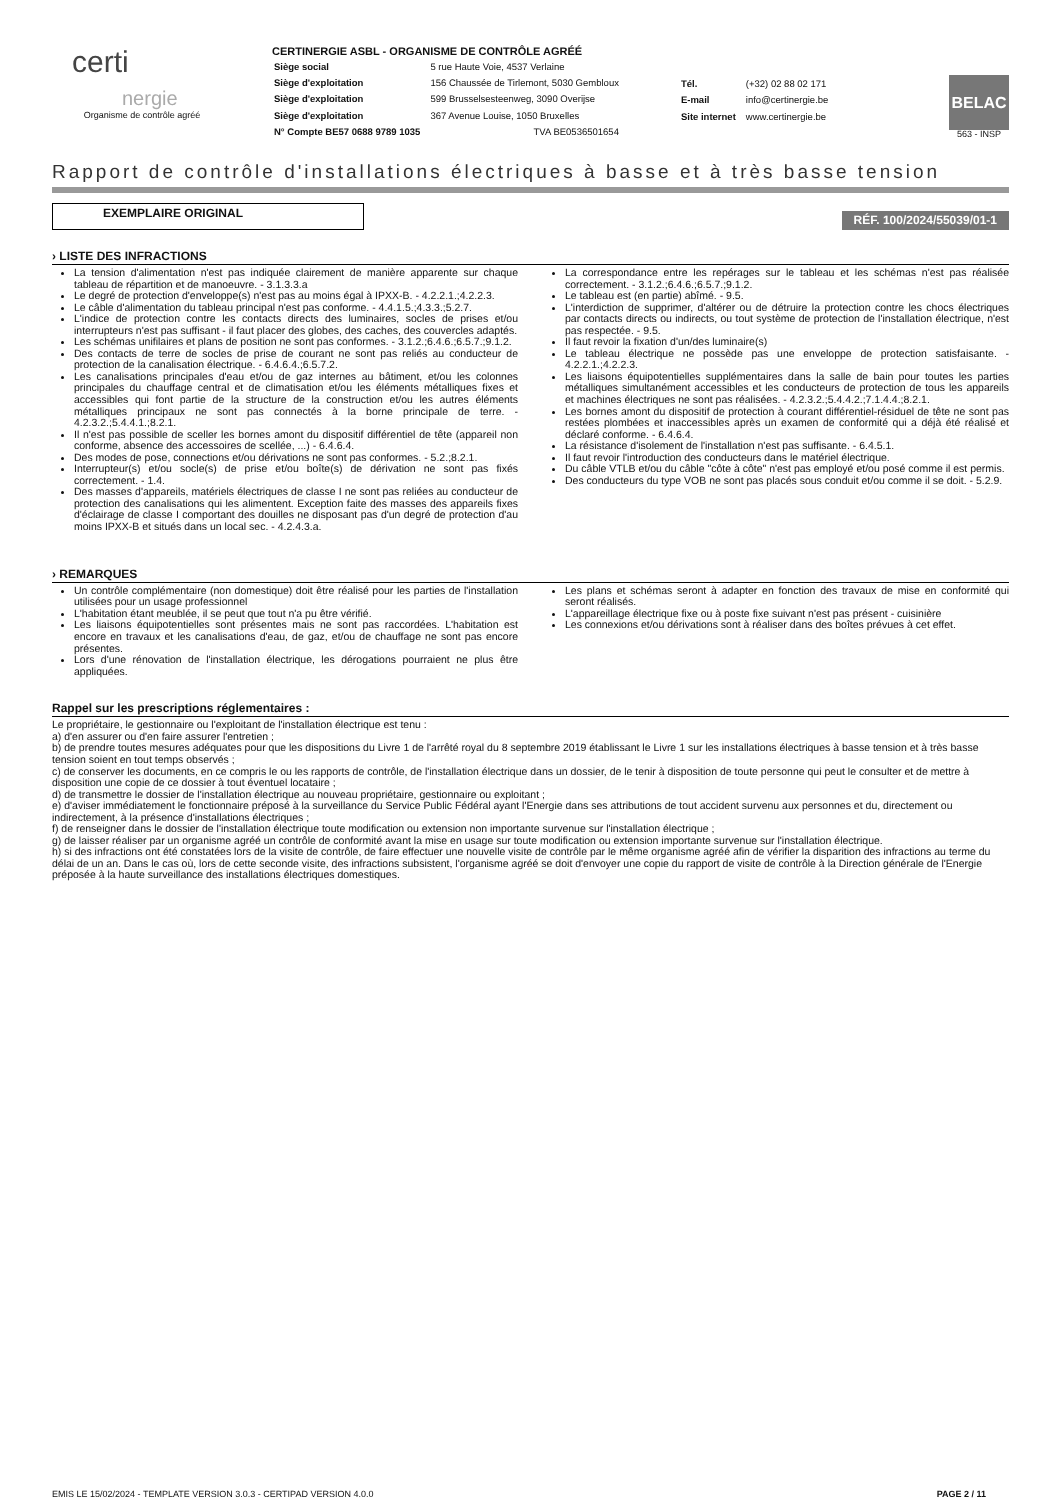certi
nergie
Organisme de contrôle agréé
CERTINERGIE ASBL - ORGANISME DE CONTRÔLE AGRÉÉ
| Siège social | 5 rue Haute Voie, 4537 Verlaine |
| Siège d'exploitation | 156 Chaussée de Tirlemont, 5030 Gembloux |
| Siège d'exploitation | 599 Brusselsesteenweg, 3090 Overijse |
| Siège d'exploitation | 367 Avenue Louise, 1050 Bruxelles |
| N° Compte BE57 0688 9789 1035 | TVA BE0536501654 |
| Tél. | (+32) 02 88 02 171 |
| E-mail | info@certinergie.be |
| Site internet | www.certinergie.be |
BELAC
563 - INSP
Rapport de contrôle d'installations électriques à basse et à très basse tension
EXEMPLAIRE ORIGINAL
RÉF. 100/2024/55039/01-1
› LISTE DES INFRACTIONS
La tension d'alimentation n'est pas indiquée clairement de manière apparente sur chaque tableau de répartition et de manoeuvre. - 3.1.3.3.a
Le degré de protection d'enveloppe(s) n'est pas au moins égal à IPXX-B. - 4.2.2.1.;4.2.2.3.
Le câble d'alimentation du tableau principal n'est pas conforme. - 4.4.1.5.;4.3.3.;5.2.7.
L'indice de protection contre les contacts directs des luminaires, socles de prises et/ou interrupteurs n'est pas suffisant - il faut placer des globes, des caches, des couvercles adaptés.
Les schémas unifilaires et plans de position ne sont pas conformes. - 3.1.2.;6.4.6.;6.5.7.;9.1.2.
Des contacts de terre de socles de prise de courant ne sont pas reliés au conducteur de protection de la canalisation électrique. - 6.4.6.4.;6.5.7.2.
Les canalisations principales d'eau et/ou de gaz internes au bâtiment, et/ou les colonnes principales du chauffage central et de climatisation et/ou les éléments métalliques fixes et accessibles qui font partie de la structure de la construction et/ou les autres éléments métalliques principaux ne sont pas connectés à la borne principale de terre. - 4.2.3.2.;5.4.4.1.;8.2.1.
Il n'est pas possible de sceller les bornes amont du dispositif différentiel de tête (appareil non conforme, absence des accessoires de scellée, ...) - 6.4.6.4.
Des modes de pose, connections et/ou dérivations ne sont pas conformes. - 5.2.;8.2.1.
Interrupteur(s) et/ou socle(s) de prise et/ou boîte(s) de dérivation ne sont pas fixés correctement. - 1.4.
Des masses d'appareils, matériels électriques de classe I ne sont pas reliées au conducteur de protection des canalisations qui les alimentent. Exception faite des masses des appareils fixes d'éclairage de classe I comportant des douilles ne disposant pas d'un degré de protection d'au moins IPXX-B et situés dans un local sec. - 4.2.4.3.a.
La correspondance entre les repérages sur le tableau et les schémas n'est pas réalisée correctement. - 3.1.2.;6.4.6.;6.5.7.;9.1.2.
Le tableau est (en partie) abîmé. - 9.5.
L'interdiction de supprimer, d'altérer ou de détruire la protection contre les chocs électriques par contacts directs ou indirects, ou tout système de protection de l'installation électrique, n'est pas respectée. - 9.5.
Il faut revoir la fixation d'un/des luminaire(s)
Le tableau électrique ne possède pas une enveloppe de protection satisfaisante. - 4.2.2.1.;4.2.2.3.
Les liaisons équipotentielles supplémentaires dans la salle de bain pour toutes les parties métalliques simultanément accessibles et les conducteurs de protection de tous les appareils et machines électriques ne sont pas réalisées. - 4.2.3.2.;5.4.4.2.;7.1.4.4.;8.2.1.
Les bornes amont du dispositif de protection à courant différentiel-résiduel de tête ne sont pas restées plombées et inaccessibles après un examen de conformité qui a déjà été réalisé et déclaré conforme. - 6.4.6.4.
La résistance d'isolement de l'installation n'est pas suffisante. - 6.4.5.1.
Il faut revoir l'introduction des conducteurs dans le matériel électrique.
Du câble VTLB et/ou du câble "côte à côte" n'est pas employé et/ou posé comme il est permis.
Des conducteurs du type VOB ne sont pas placés sous conduit et/ou comme il se doit. - 5.2.9.
› REMARQUES
Un contrôle complémentaire (non domestique) doit être réalisé pour les parties de l'installation utilisées pour un usage professionnel
L'habitation étant meublée, il se peut que tout n'a pu être vérifié.
Les liaisons équipotentielles sont présentes mais ne sont pas raccordées. L'habitation est encore en travaux et les canalisations d'eau, de gaz, et/ou de chauffage ne sont pas encore présentes.
Lors d'une rénovation de l'installation électrique, les dérogations pourraient ne plus être appliquées.
Les plans et schémas seront à adapter en fonction des travaux de mise en conformité qui seront réalisés.
L'appareillage électrique fixe ou à poste fixe suivant n'est pas présent - cuisinière
Les connexions et/ou dérivations sont à réaliser dans des boîtes prévues à cet effet.
Rappel sur les prescriptions réglementaires :
Le propriétaire, le gestionnaire ou l'exploitant de l'installation électrique est tenu :
a) d'en assurer ou d'en faire assurer l'entretien ;
b) de prendre toutes mesures adéquates pour que les dispositions du Livre 1 de l'arrêté royal du 8 septembre 2019 établissant le Livre 1 sur les installations électriques à basse tension et à très basse tension soient en tout temps observés ;
c) de conserver les documents, en ce compris le ou les rapports de contrôle, de l'installation électrique dans un dossier, de le tenir à disposition de toute personne qui peut le consulter et de mettre à disposition une copie de ce dossier à tout éventuel locataire ;
d) de transmettre le dossier de l'installation électrique au nouveau propriétaire, gestionnaire ou exploitant ;
e) d'aviser immédiatement le fonctionnaire préposé à la surveillance du Service Public Fédéral ayant l'Energie dans ses attributions de tout accident survenu aux personnes et du, directement ou indirectement, à la présence d'installations électriques ;
f) de renseigner dans le dossier de l'installation électrique toute modification ou extension non importante survenue sur l'installation électrique ;
g) de laisser réaliser par un organisme agréé un contrôle de conformité avant la mise en usage sur toute modification ou extension importante survenue sur l'installation électrique.
h) si des infractions ont été constatées lors de la visite de contrôle, de faire effectuer une nouvelle visite de contrôle par le même organisme agréé afin de vérifier la disparition des infractions au terme du délai de un an. Dans le cas où, lors de cette seconde visite, des infractions subsistent, l'organisme agréé se doit d'envoyer une copie du rapport de visite de contrôle à la Direction générale de l'Energie préposée à la haute surveillance des installations électriques domestiques.
EMIS LE 15/02/2024 - TEMPLATE VERSION 3.0.3 - CERTIPAD VERSION 4.0.0 PAGE 2 / 11